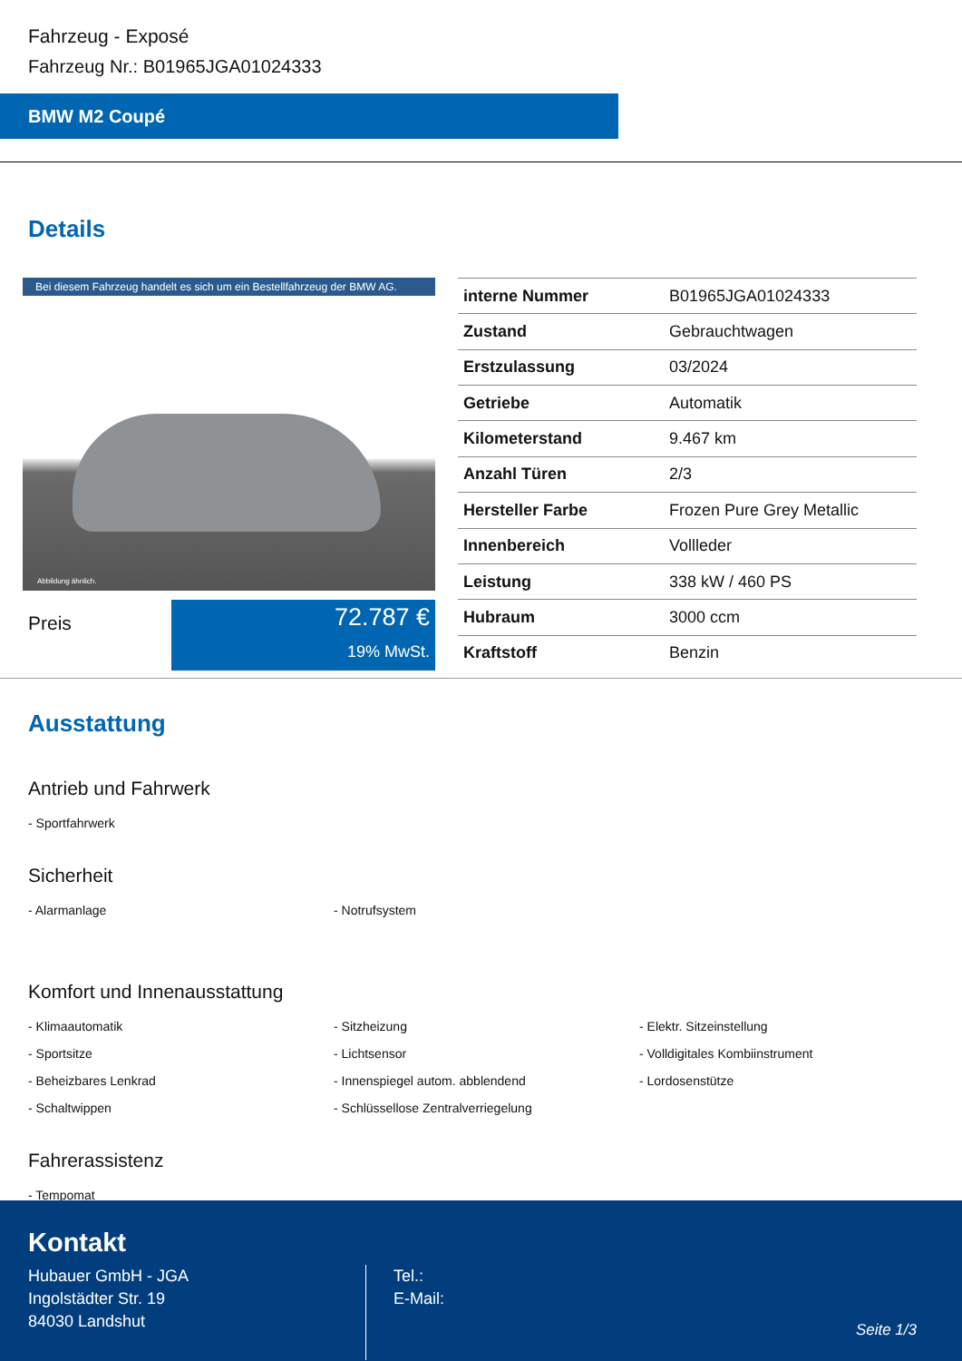Fahrzeug - Exposé
Fahrzeug Nr.: B01965JGA01024333
BMW M2 Coupé
Details
Bei diesem Fahrzeug handelt es sich um ein Bestellfahrzeug der BMW AG.
Abbildung ähnlich.
Preis
72.787 €
19% MwSt.
| interne Nummer | B01965JGA01024333 |
| Zustand | Gebrauchtwagen |
| Erstzulassung | 03/2024 |
| Getriebe | Automatik |
| Kilometerstand | 9.467 km |
| Anzahl Türen | 2/3 |
| Hersteller Farbe | Frozen Pure Grey Metallic |
| Innenbereich | Vollleder |
| Leistung | 338 kW / 460 PS |
| Hubraum | 3000 ccm |
| Kraftstoff | Benzin |
Ausstattung
Antrieb und Fahrwerk
- Sportfahrwerk
Sicherheit
- Alarmanlage
- Notrufsystem
Komfort und Innenausstattung
- Klimaautomatik
- Sitzheizung
- Elektr. Sitzeinstellung
- Sportsitze
- Lichtsensor
- Volldigitales Kombiinstrument
- Beheizbares Lenkrad
- Innenspiegel autom. abblendend
- Lordosenstütze
- Schaltwippen
- Schlüssellose Zentralverriegelung
Fahrerassistenz
- Tempomat
Kontakt
Hubauer GmbH - JGA
Ingolstädter Str. 19
84030 Landshut
Tel.:
E-Mail:
Seite 1/3